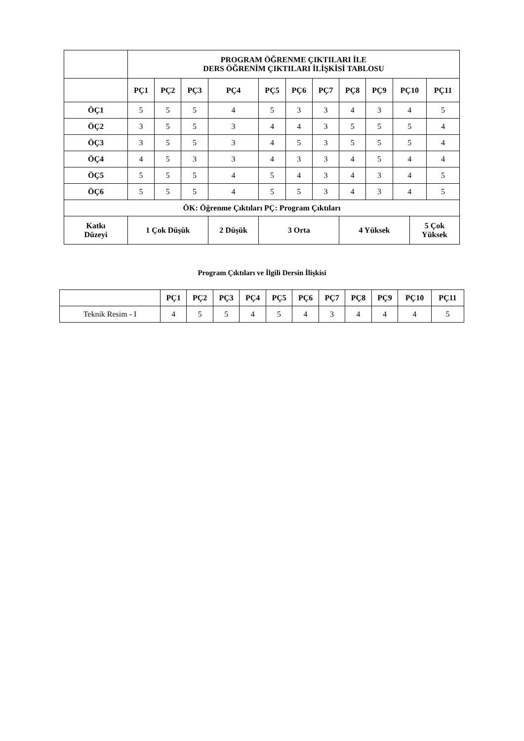| | PROGRAM ÖĞRENME ÇIKTILARI İLE DERS ÖĞRENİM ÇIKTILARI İLİŞKİSİ TABLOSU | | | | | | | | | | | |
| --- | --- | --- | --- | --- | --- | --- | --- | --- | --- | --- | --- | --- |
| | PÇ1 | PÇ2 | PÇ3 | PÇ4 | PÇ5 | PÇ6 | PÇ7 | PÇ8 | PÇ9 | PÇ10 | | PÇ11 |
| ÖÇ1 | 5 | 5 | 5 | 4 | 5 | 3 | 3 | 4 | 3 | 4 | | 5 |
| ÖÇ2 | 3 | 5 | 5 | 3 | 4 | 4 | 3 | 5 | 5 | 5 | | 4 |
| ÖÇ3 | 3 | 5 | 5 | 3 | 4 | 5 | 3 | 5 | 5 | 5 | | 4 |
| ÖÇ4 | 4 | 5 | 3 | 3 | 4 | 3 | 3 | 4 | 5 | 4 | | 4 |
| ÖÇ5 | 5 | 5 | 5 | 4 | 5 | 4 | 3 | 4 | 3 | 4 | | 5 |
| ÖÇ6 | 5 | 5 | 5 | 4 | 5 | 5 | 3 | 4 | 3 | 4 | | 5 |
| ÖK: Öğrenme Çıktıları PÇ: Program Çıktıları | | | | | | | | | | | | |
| Katkı Düzeyi | 1 Çok Düşük | | | 2 Düşük | 3 Orta | | | 4 Yüksek | | | 5 Çok Yüksek | |
Program Çıktıları ve İlgili Dersin İlişkisi
| | PÇ1 | PÇ2 | PÇ3 | PÇ4 | PÇ5 | PÇ6 | PÇ7 | PÇ8 | PÇ9 | PÇ10 | PÇ11 |
| --- | --- | --- | --- | --- | --- | --- | --- | --- | --- | --- | --- |
| Teknik Resim - I | 4 | 5 | 5 | 4 | 5 | 4 | 3 | 4 | 4 | 4 | 5 |